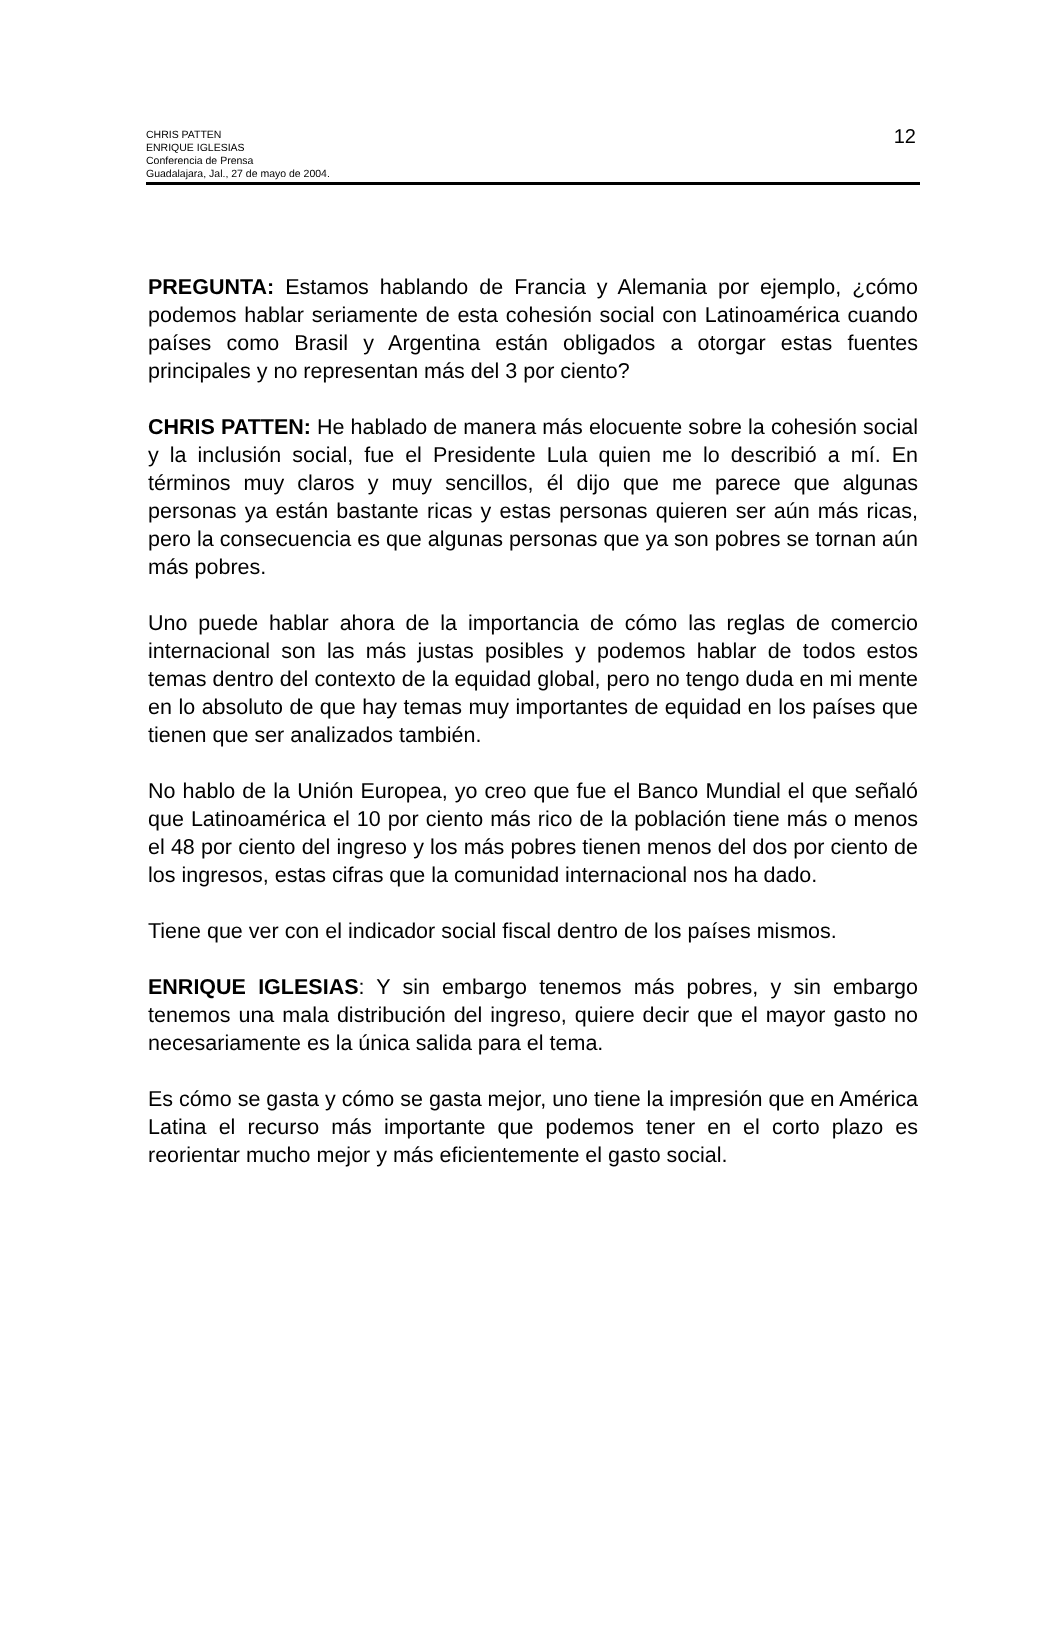CHRIS PATTEN
ENRIQUE IGLESIAS
Conferencia de Prensa
Guadalajara, Jal., 27 de mayo de 2004.
12
PREGUNTA: Estamos hablando de Francia y Alemania por ejemplo, ¿cómo podemos hablar seriamente de esta cohesión social con Latinoamérica cuando países como Brasil y Argentina están obligados a otorgar estas fuentes principales y no representan más del 3 por ciento?
CHRIS PATTEN: He hablado de manera más elocuente sobre la cohesión social y la inclusión social, fue el Presidente Lula quien me lo describió a mí. En términos muy claros y muy sencillos, él dijo que me parece que algunas personas ya están bastante ricas y estas personas quieren ser aún más ricas, pero la consecuencia es que algunas personas que ya son pobres se tornan aún más pobres.
Uno puede hablar ahora de la importancia de cómo las reglas de comercio internacional son las más justas posibles y podemos hablar de todos estos temas dentro del contexto de la equidad global, pero no tengo duda en mi mente en lo absoluto de que hay temas muy importantes de equidad en los países que tienen que ser analizados también.
No hablo de la Unión Europea, yo creo que fue el Banco Mundial el que señaló que Latinoamérica el 10 por ciento más rico de la población tiene más o menos el 48 por ciento del ingreso y los más pobres tienen menos del dos por ciento de los ingresos, estas cifras que la comunidad internacional nos ha dado.
Tiene que ver con el indicador social fiscal dentro de los países mismos.
ENRIQUE IGLESIAS: Y sin embargo tenemos más pobres, y sin embargo tenemos una mala distribución del ingreso, quiere decir que el mayor gasto no necesariamente es la única salida para el tema.
Es cómo se gasta y cómo se gasta mejor, uno tiene la impresión que en América Latina el recurso más importante que podemos tener en el corto plazo es reorientar mucho mejor y más eficientemente el gasto social.